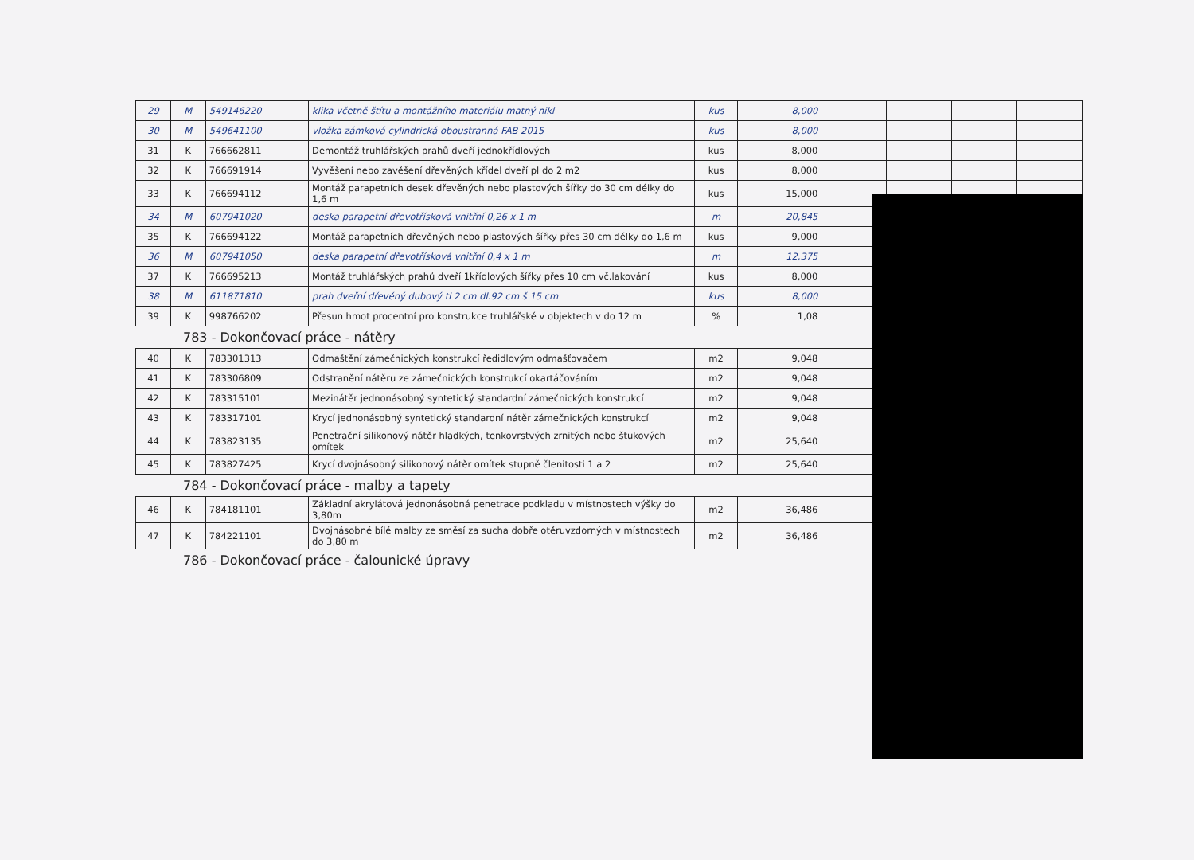| 29 | M | 549146220 | klika včetně štítu a montážního materiálu matný nikl | kus | 8,000 | | | | |
| 30 | M | 549641100 | vložka zámková cylindrická oboustranná FAB 2015 | kus | 8,000 | | | | |
| 31 | K | 766662811 | Demontáž truhlářských prahů dveří jednokřídlových | kus | 8,000 | | | | |
| 32 | K | 766691914 | Vyvěšení nebo zavěšení dřevěných křídel dveří pl do 2 m2 | kus | 8,000 | | | | |
| 33 | K | 766694112 | Montáž parapetních desek dřevěných nebo plastových šířky do 30 cm délky do 1,6 m | kus | 15,000 | | | | |
| 34 | M | 607941020 | deska parapetní dřevotřísková vnitřní 0,26 x 1 m | m | 20,845 | | | | |
| 35 | K | 766694122 | Montáž parapetních dřevěných nebo plastových šířky přes 30 cm délky do 1,6 m | kus | 9,000 | | | | |
| 36 | M | 607941050 | deska parapetní dřevotřísková vnitřní 0,4 x 1 m | m | 12,375 | | | | |
| 37 | K | 766695213 | Montáž truhlářských prahů dveří 1křídlových šířky přes 10 cm vč.lakování | kus | 8,000 | | | | |
| 38 | M | 611871810 | prah dveřní dřevěný dubový tl 2 cm dl.92 cm š 15 cm | kus | 8,000 | | | | |
| 39 | K | 998766202 | Přesun hmot procentní pro konstrukce truhlářské v objektech v do 12 m | % | 1,08 | | | | |
783 - Dokončovací práce - nátěry
| 40 | K | 783301313 | Odmaštění zámečnických konstrukcí ředidlovým odmašťovačem | m2 | 9,048 | | | | |
| 41 | K | 783306809 | Odstranění nátěru ze zámečnických konstrukcí okartáčováním | m2 | 9,048 | | | | |
| 42 | K | 783315101 | Mezinátěr jednonásobný syntetický standardní zámečnických konstrukcí | m2 | 9,048 | | | | |
| 43 | K | 783317101 | Krycí jednonásobný syntetický standardní nátěr zámečnických konstrukcí | m2 | 9,048 | | | | |
| 44 | K | 783823135 | Penetrační silikonový nátěr hladkých, tenkovrstvých zrnitých nebo štukových omítek | m2 | 25,640 | | | | |
| 45 | K | 783827425 | Krycí dvojnásobný silikonový nátěr omítek stupně členitosti 1 a 2 | m2 | 25,640 | | | | |
784 - Dokončovací práce - malby a tapety
| 46 | K | 784181101 | Základní akrylátová jednonásobná penetrace podkladu v místnostech výšky do 3,80m | m2 | 36,486 | | | | |
| 47 | K | 784221101 | Dvojnásobné bílé malby ze směsí za sucha dobře otěruvzdorných v místnostech do 3,80 m | m2 | 36,486 | | | | |
786 - Dokončovací práce - čalounické úpravy